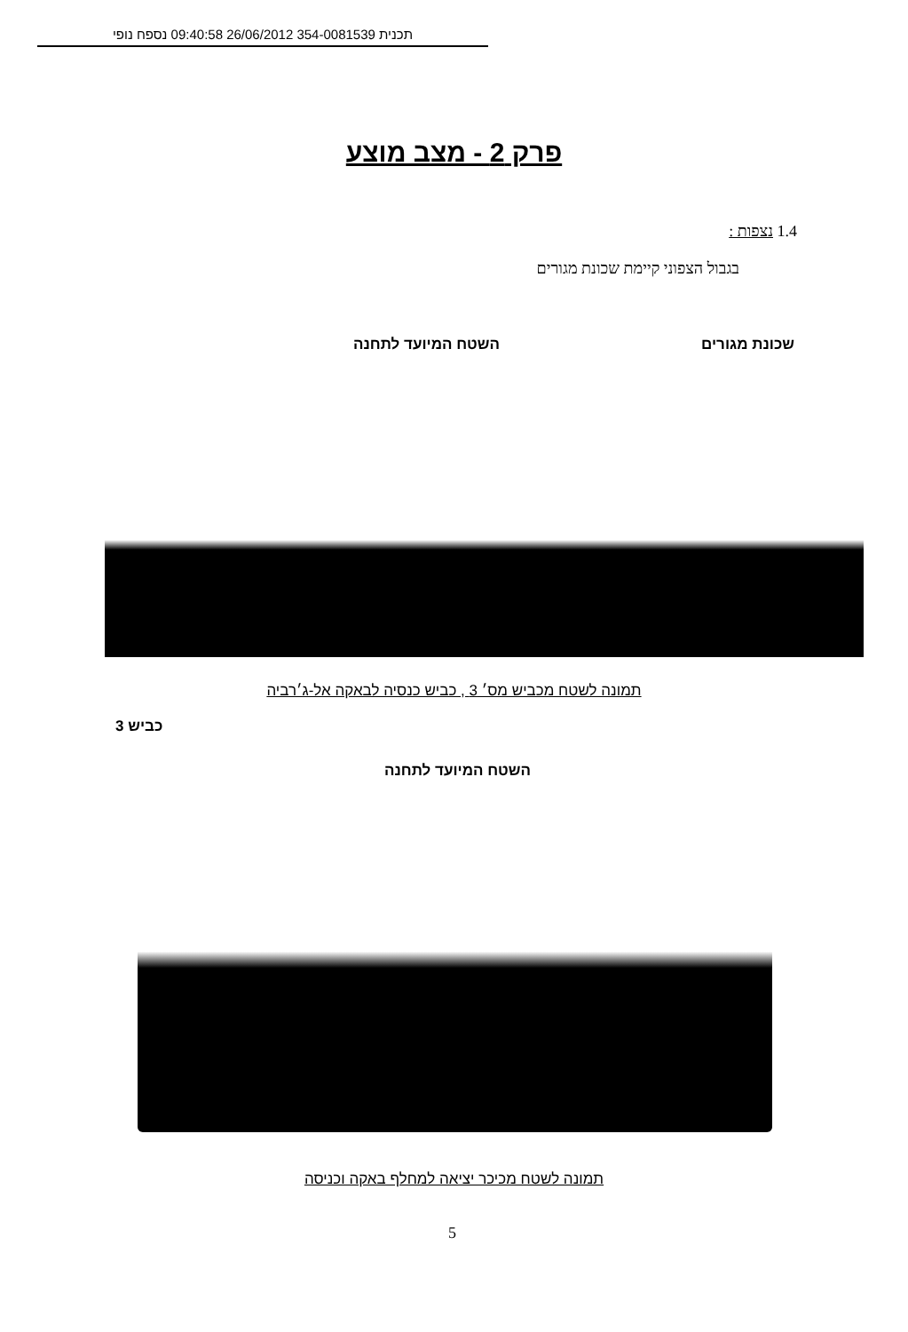תכנית 354-0081539 26/06/2012 09:40:58 נספח נופי
פרק 2 - מצב מוצע
1.4 נצפות :
בגבול הצפוני קיימת שכונת מגורים
שכונת מגורים השטח המיועד לתחנה
תמונה לשטח מכביש מס׳ 3 , כביש כנסיה לבאקה אל-ג׳רביה
כביש 3
השטח המיועד לתחנה
תמונה לשטח מכיכר יציאה למחלף באקה וכניסה
5